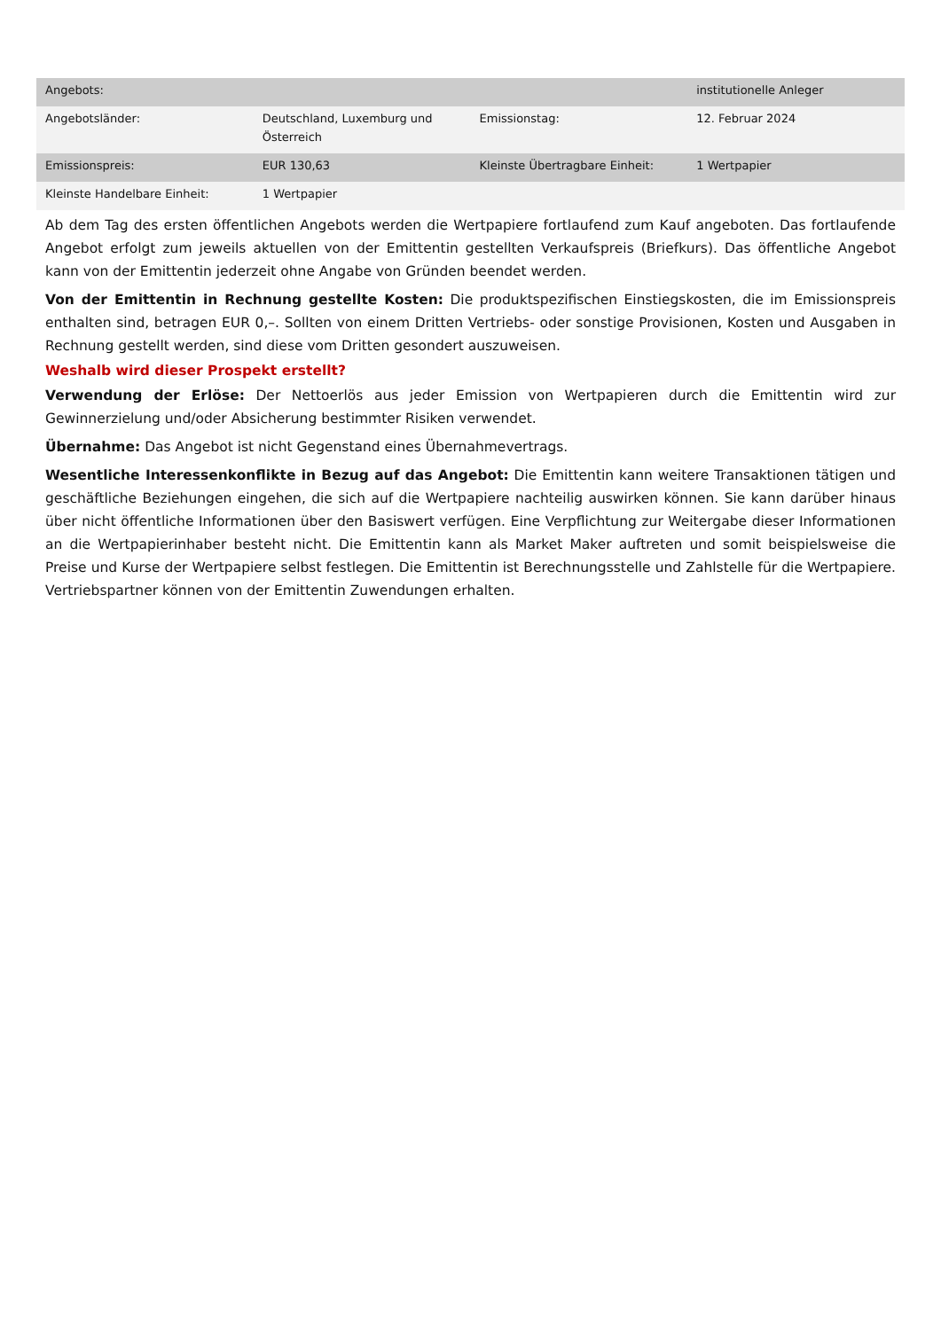| Angebots: | | | institutionelle Anleger |
| Angebotsländer: | Deutschland, Luxemburg und Österreich | Emissionstag: | 12. Februar 2024 |
| Emissionspreis: | EUR 130,63 | Kleinste Übertragbare Einheit: | 1 Wertpapier |
| Kleinste Handelbare Einheit: | 1 Wertpapier | | |
Ab dem Tag des ersten öffentlichen Angebots werden die Wertpapiere fortlaufend zum Kauf angeboten. Das fortlaufende Angebot erfolgt zum jeweils aktuellen von der Emittentin gestellten Verkaufspreis (Briefkurs). Das öffentliche Angebot kann von der Emittentin jederzeit ohne Angabe von Gründen beendet werden.
Von der Emittentin in Rechnung gestellte Kosten: Die produktspezifischen Einstiegskosten, die im Emissionspreis enthalten sind, betragen EUR 0,–. Sollten von einem Dritten Vertriebs- oder sonstige Provisionen, Kosten und Ausgaben in Rechnung gestellt werden, sind diese vom Dritten gesondert auszuweisen.
Weshalb wird dieser Prospekt erstellt?
Verwendung der Erlöse: Der Nettoerlös aus jeder Emission von Wertpapieren durch die Emittentin wird zur Gewinnerzielung und/oder Absicherung bestimmter Risiken verwendet.
Übernahme: Das Angebot ist nicht Gegenstand eines Übernahmevertrags.
Wesentliche Interessenkonflikte in Bezug auf das Angebot: Die Emittentin kann weitere Transaktionen tätigen und geschäftliche Beziehungen eingehen, die sich auf die Wertpapiere nachteilig auswirken können. Sie kann darüber hinaus über nicht öffentliche Informationen über den Basiswert verfügen. Eine Verpflichtung zur Weitergabe dieser Informationen an die Wertpapierinhaber besteht nicht. Die Emittentin kann als Market Maker auftreten und somit beispielsweise die Preise und Kurse der Wertpapiere selbst festlegen. Die Emittentin ist Berechnungsstelle und Zahlstelle für die Wertpapiere. Vertriebspartner können von der Emittentin Zuwendungen erhalten.